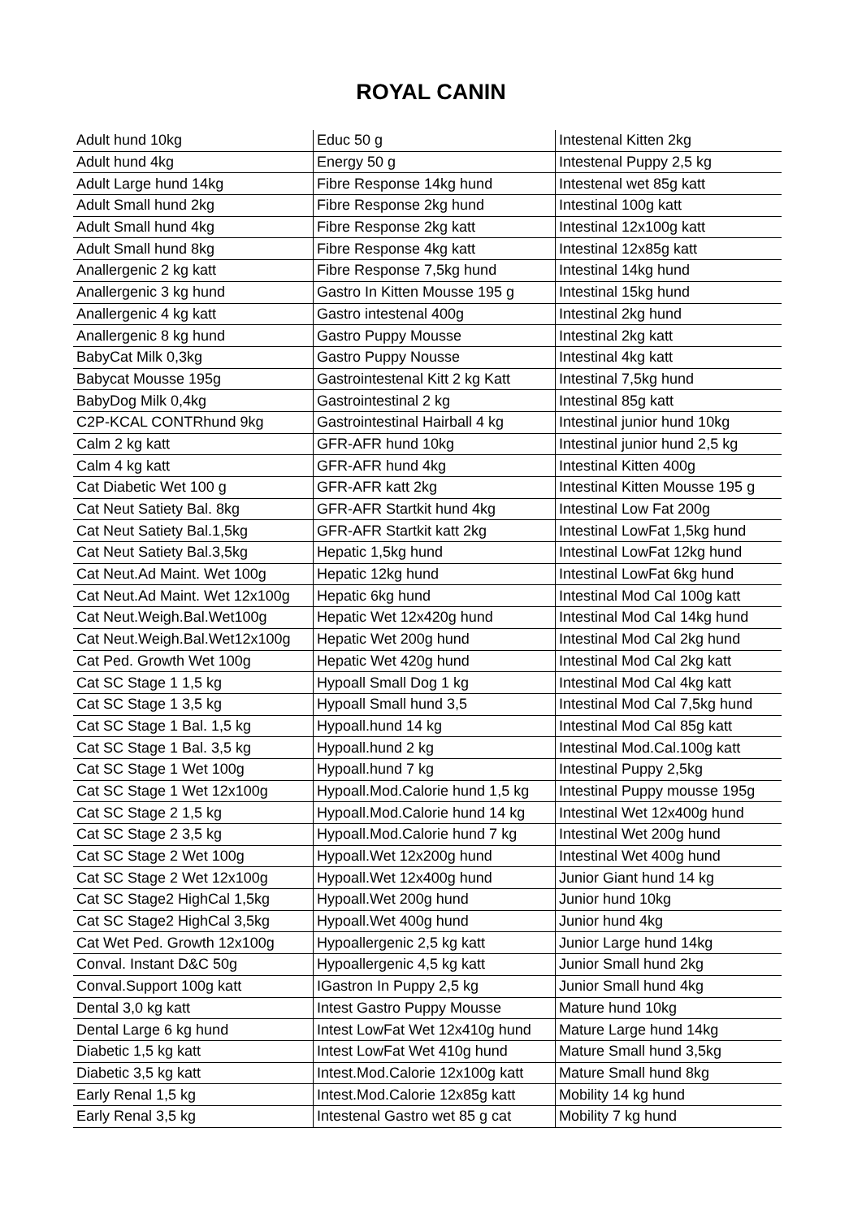ROYAL CANIN
| Adult hund 10kg | Educ 50 g | Intestenal Kitten 2kg |
| Adult hund 4kg | Energy 50 g | Intestenal Puppy 2,5 kg |
| Adult Large hund 14kg | Fibre Response 14kg hund | Intestenal wet 85g katt |
| Adult Small hund 2kg | Fibre Response 2kg hund | Intestinal 100g katt |
| Adult Small hund 4kg | Fibre Response 2kg katt | Intestinal 12x100g katt |
| Adult Small hund 8kg | Fibre Response 4kg katt | Intestinal 12x85g katt |
| Anallergenic 2 kg katt | Fibre Response 7,5kg hund | Intestinal 14kg hund |
| Anallergenic 3 kg hund | Gastro In Kitten Mousse 195 g | Intestinal 15kg hund |
| Anallergenic 4 kg katt | Gastro intestenal 400g | Intestinal 2kg hund |
| Anallergenic 8 kg hund | Gastro Puppy Mousse | Intestinal 2kg katt |
| BabyCat Milk 0,3kg | Gastro Puppy Nousse | Intestinal 4kg katt |
| Babycat Mousse 195g | Gastrointestenal Kitt 2 kg Katt | Intestinal 7,5kg hund |
| BabyDog Milk 0,4kg | Gastrointestinal 2 kg | Intestinal 85g katt |
| C2P-KCAL CONTRhund 9kg | Gastrointestinal Hairball 4 kg | Intestinal junior hund 10kg |
| Calm 2 kg katt | GFR-AFR hund 10kg | Intestinal junior hund 2,5 kg |
| Calm 4 kg katt | GFR-AFR hund 4kg | Intestinal Kitten 400g |
| Cat Diabetic Wet 100 g | GFR-AFR katt 2kg | Intestinal Kitten Mousse 195 g |
| Cat Neut Satiety Bal. 8kg | GFR-AFR Startkit hund 4kg | Intestinal Low Fat 200g |
| Cat Neut Satiety Bal.1,5kg | GFR-AFR Startkit katt 2kg | Intestinal LowFat 1,5kg hund |
| Cat Neut Satiety Bal.3,5kg | Hepatic 1,5kg hund | Intestinal LowFat 12kg hund |
| Cat Neut.Ad Maint. Wet 100g | Hepatic 12kg hund | Intestinal LowFat 6kg hund |
| Cat Neut.Ad Maint. Wet 12x100g | Hepatic 6kg hund | Intestinal Mod Cal 100g katt |
| Cat Neut.Weigh.Bal.Wet100g | Hepatic Wet 12x420g hund | Intestinal Mod Cal 14kg hund |
| Cat Neut.Weigh.Bal.Wet12x100g | Hepatic Wet 200g hund | Intestinal Mod Cal 2kg hund |
| Cat Ped. Growth Wet 100g | Hepatic Wet 420g hund | Intestinal Mod Cal 2kg katt |
| Cat SC Stage 1 1,5 kg | Hypoall Small Dog 1 kg | Intestinal Mod Cal 4kg katt |
| Cat SC Stage 1 3,5 kg | Hypoall Small hund 3,5 | Intestinal Mod Cal 7,5kg hund |
| Cat SC Stage 1 Bal. 1,5 kg | Hypoall.hund 14 kg | Intestinal Mod Cal 85g katt |
| Cat SC Stage 1 Bal. 3,5 kg | Hypoall.hund 2 kg | Intestinal Mod.Cal.100g katt |
| Cat SC Stage 1 Wet 100g | Hypoall.hund 7 kg | Intestinal Puppy 2,5kg |
| Cat SC Stage 1 Wet 12x100g | Hypoall.Mod.Calorie hund 1,5 kg | Intestinal Puppy mousse 195g |
| Cat SC Stage 2 1,5 kg | Hypoall.Mod.Calorie hund 14 kg | Intestinal Wet 12x400g hund |
| Cat SC Stage 2 3,5 kg | Hypoall.Mod.Calorie hund 7 kg | Intestinal Wet 200g hund |
| Cat SC Stage 2 Wet 100g | Hypoall.Wet 12x200g hund | Intestinal Wet 400g hund |
| Cat SC Stage 2 Wet 12x100g | Hypoall.Wet 12x400g hund | Junior Giant hund 14 kg |
| Cat SC Stage2 HighCal 1,5kg | Hypoall.Wet 200g hund | Junior hund 10kg |
| Cat SC Stage2 HighCal 3,5kg | Hypoall.Wet 400g hund | Junior hund 4kg |
| Cat Wet Ped. Growth 12x100g | Hypoallergenic 2,5 kg katt | Junior Large hund 14kg |
| Conval. Instant D&C 50g | Hypoallergenic 4,5 kg katt | Junior Small hund 2kg |
| Conval.Support 100g katt | IGastron In Puppy 2,5 kg | Junior Small hund 4kg |
| Dental 3,0 kg katt | Intest Gastro Puppy Mousse | Mature hund 10kg |
| Dental Large 6 kg hund | Intest LowFat Wet 12x410g hund | Mature Large hund 14kg |
| Diabetic 1,5 kg katt | Intest LowFat Wet 410g hund | Mature Small hund 3,5kg |
| Diabetic 3,5 kg katt | Intest.Mod.Calorie 12x100g katt | Mature Small hund 8kg |
| Early Renal 1,5 kg | Intest.Mod.Calorie 12x85g katt | Mobility 14 kg hund |
| Early Renal 3,5 kg | Intestenal Gastro wet 85 g cat | Mobility 7 kg hund |